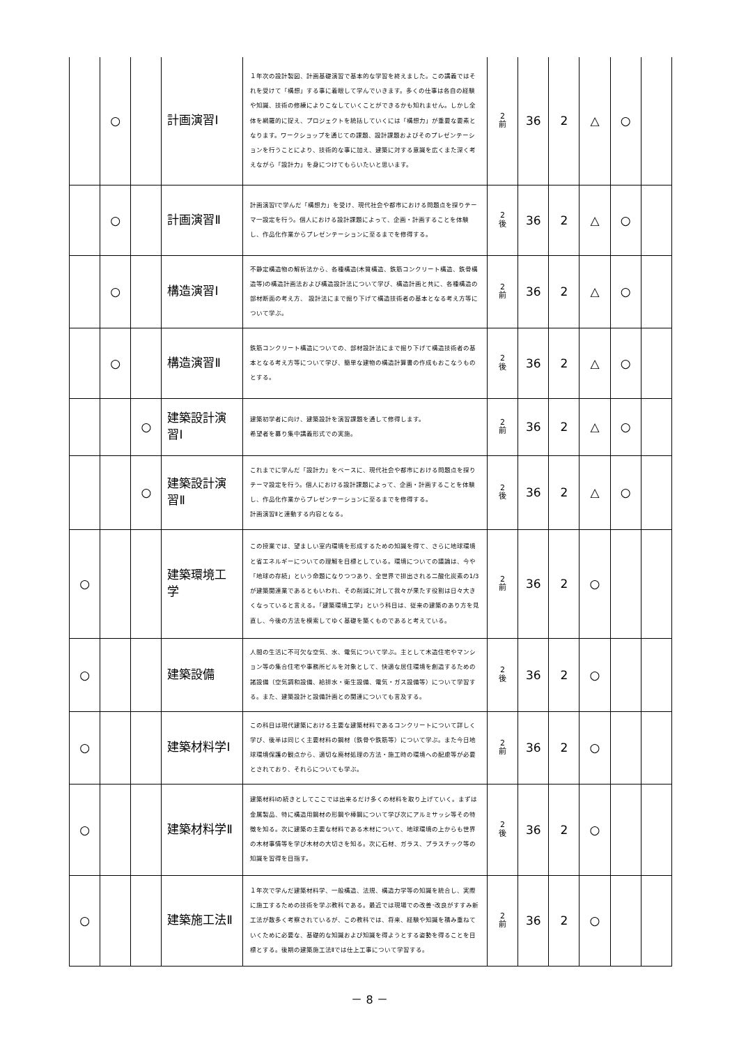| | ○ | | 計画演習Ⅰ | １年次の設計製図、計画基礎演習で基本的な学習を終えました。この講義ではそれを受けて「構想」する事に着眼して学んでいきます。多くの仕事は各自の経験や知識、技術の修練によりこなしていくことができるかも知れません。しかし全体を網羅的に捉え、プロジェクトを統括していくには「構想力」が重要な要素となります。ワークショップを通じての課題、設計課題およびそのプレゼンテーションを行うことにより、技術的な事に加え、建築に対する意識を広くまた深く考えながら「設計力」を身につけてもらいたいと思います。 | 2 前 | 36 | 2 | △ | ○ | |
| | ○ | | 計画演習Ⅱ | 計画演習Ⅰで学んだ「構想力」を受け、現代社会や都市における問題点を探りテーマ一設定を行う。個人における設計課題によって、企画・計画することを体験し、作品化作業からプレゼンテーションに至るまでを修得する。 | 2 後 | 36 | 2 | △ | ○ | |
| | ○ | | 構造演習Ⅰ | 不静定構造物の解析法から、各種構造(木質構造、鉄筋コンクリート構造、鉄骨構造等)の構造計画法および構造設計法について学び、構造計画と共に、各種構造の部材断面の考え方、 設計法にまで掘り下げて構造技術者の基本となる考え方等について学ぶ。 | 2 前 | 36 | 2 | △ | ○ | |
| | ○ | | 構造演習Ⅱ | 鉄筋コンクリート構造についての、部材設計法にまで掘り下げて構造技術者の基本となる考え方等について学び、簡単な建物の構造計算書の作成もおこなうものとする。 | 2 後 | 36 | 2 | △ | ○ | |
| | | ○ | 建築設計演習Ⅰ | 建築初学者に向け、建築設計を演習課題を通して修得します。 希望者を募り集中講義形式での実施。 | 2 前 | 36 | 2 | △ | ○ | |
| | | ○ | 建築設計演習Ⅱ | これまでに学んだ「設計力」をベースに、現代社会や都市における問題点を探りテーマ設定を行う。個人における設計課題によって、企画・計画することを体験し、作品化作業からプレゼンテーションに至るまでを修得する。 計画演習Ⅱと連動する内容となる。 | 2 後 | 36 | 2 | △ | ○ | |
| ○ | | | 建築環境工学 | この授業では、望ましい室内環境を形成するための知識を得て、さらに地球環境と省エネルギーについての理解を目標としている。環境についての議論は、今や「地球の存続」という命題になりつつあり、全世界で排出される二酸化炭素の1/3が建築関連業であるともいわれ、その削減に対して我々が果たす役割は日々大きくなっていると言える。「建築環境工学」という科目は、従来の建築のあり方を見直し、今後の方法を模索してゆく基礎を築くものであると考えている。 | 2 前 | 36 | 2 | ○ | | |
| ○ | | | 建築設備 | 人間の生活に不可欠な空気、水、電気について学ぶ。主として木造住宅やマンション等の集合住宅や事務所ビルを対象として、快適な居住環境を創造するための諸設備（空気調和設備、給排水・衛生設備、電気・ガス設備等）について学習する。また、建築設計と設備計画との関連についても言及する。 | 2 後 | 36 | 2 | ○ | | |
| ○ | | | 建築材料学Ⅰ | この科目は現代建築における主要な建築材料であるコンクリートについて詳しく学び、後半は同じく主要材料の鋼材（鉄骨や鉄筋等）について学ぶ。また今日地球環境保護の観点から、適切な廃材処理の方法・施工時の環境への配慮等が必要とされており、それらについても学ぶ。 | 2 前 | 36 | 2 | ○ | | |
| ○ | | | 建築材料学Ⅱ | 建築材料Ⅰの続きとしてここでは出来るだけ多くの材料を取り上げていく。まずは金属製品、特に構造用鋼材の形鋼や棒鋼について学び次にアルミサッシ等その特徴を知る。次に建築の主要な材料である木材について、地球環境の上からも世界の木材事情等を学び木材の大切さを知る。次に石材、ガラス、プラスチック等の知識を習得を目指す。 | 2 後 | 36 | 2 | ○ | | |
| ○ | | | 建築施工法Ⅱ | １年次で学んだ建築材料学、一般構造、法規、構造力学等の知識を統合し、実際に施工するための技術を学ぶ教科である。最近では現場での改善･改良がすすみ新工法が数多く考察されているが、この教科では、将来、経験や知識を積み重ねていくために必要な、基礎的な知識および知識を得ようとする姿勢を得ることを目標とする。後期の建築施工法Ⅱでは仕上工事について学習する。 | 2 前 | 36 | 2 | ○ | | |
－ 8 －